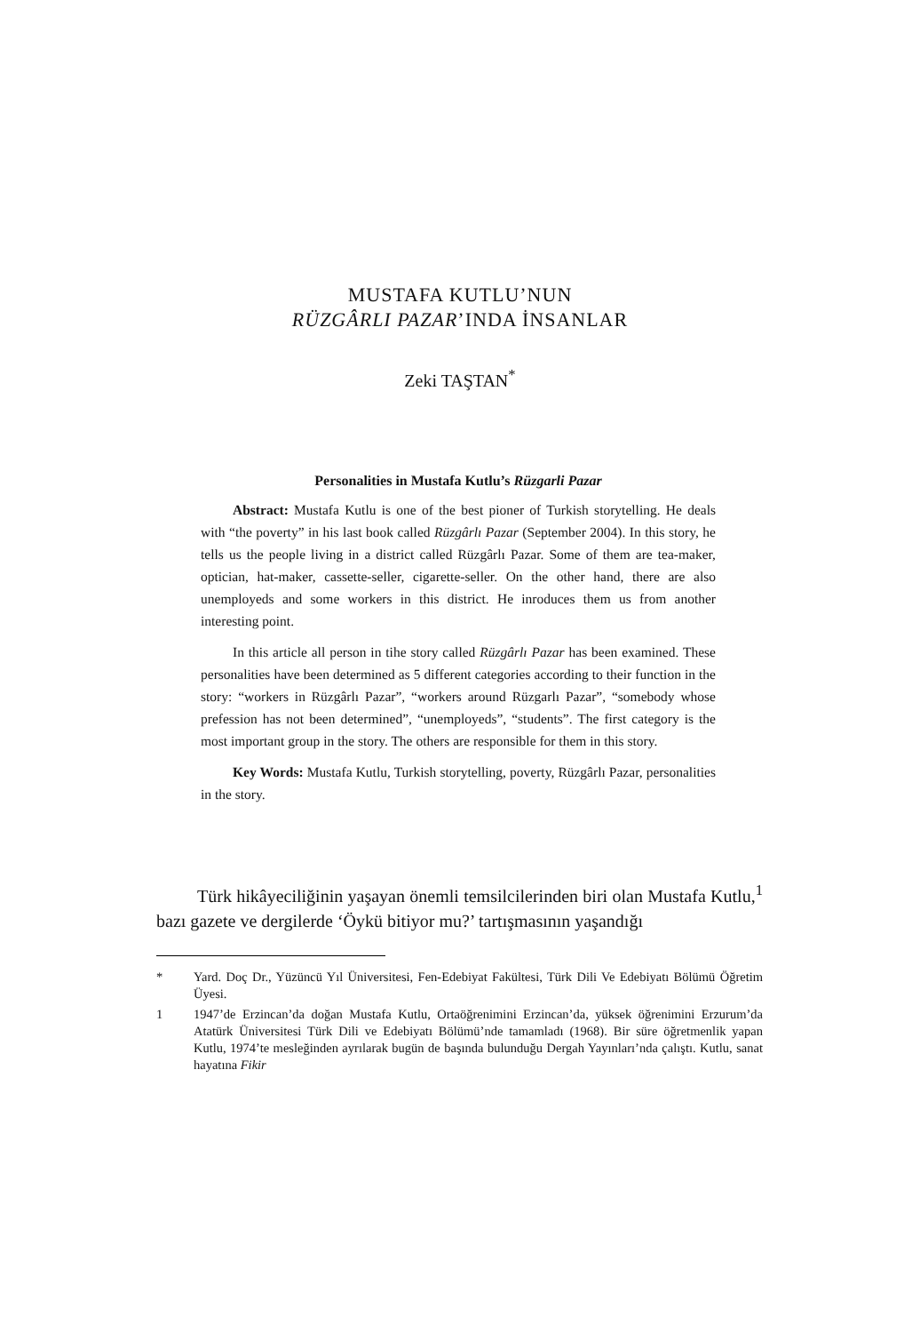MUSTAFA KUTLU’NUN
RÜZGÂRLI PAZAR’INDA İNSANLAR
Zeki TAŞTAN<sup>*</sup>
Personalities in Mustafa Kutlu’s Rüzgarli Pazar
Abstract: Mustafa Kutlu is one of the best pioner of Turkish storytelling. He deals with “the poverty” in his last book called Rüzgârlı Pazar (September 2004). In this story, he tells us the people living in a district called Rüzgârlı Pazar. Some of them are tea-maker, optician, hat-maker, cassette-seller, cigarette-seller. On the other hand, there are also unemployeds and some workers in this district. He inroduces them us from another interesting point.
In this article all person in tihe story called Rüzgârlı Pazar has been examined. These personalities have been determined as 5 different categories according to their function in the story: “workers in Rüzgârlı Pazar”, “workers around Rüzgarlı Pazar”, “somebody whose prefession has not been determined”, “unemployeds”, “students”. The first category is the most important group in the story. The others are responsible for them in this story.
Key Words: Mustafa Kutlu, Turkish storytelling, poverty, Rüzgârlı Pazar, personalities in the story.
Türk hikâyeciliğinin yaşayan önemli temsilcilerinden biri olan Mustafa Kutlu,<sup>1</sup> bazı gazete ve dergilerde ‘Öykü bitiyor mu?’ tartışmasının yaşandığı
* Yard. Doç Dr., Yüzüncü Yıl Üniversitesi, Fen-Edebiyat Fakültesi, Türk Dili Ve Edebiyatı Bölümü Öğretim Üyesi.
1 1947’de Erzincan’da doğan Mustafa Kutlu, Ortaöğrenimini Erzincan’da, yüksek öğrenimini Erzurum’da Atatürk Üniversitesi Türk Dili ve Edebiyatı Bölümü’nde tamamladı (1968). Bir süre öğretmenlik yapan Kutlu, 1974’te mesleğinden ayrılarak bugün de başında bulunduğu Dergah Yayınları’nda çalıştı. Kutlu, sanat hayatına Fikir